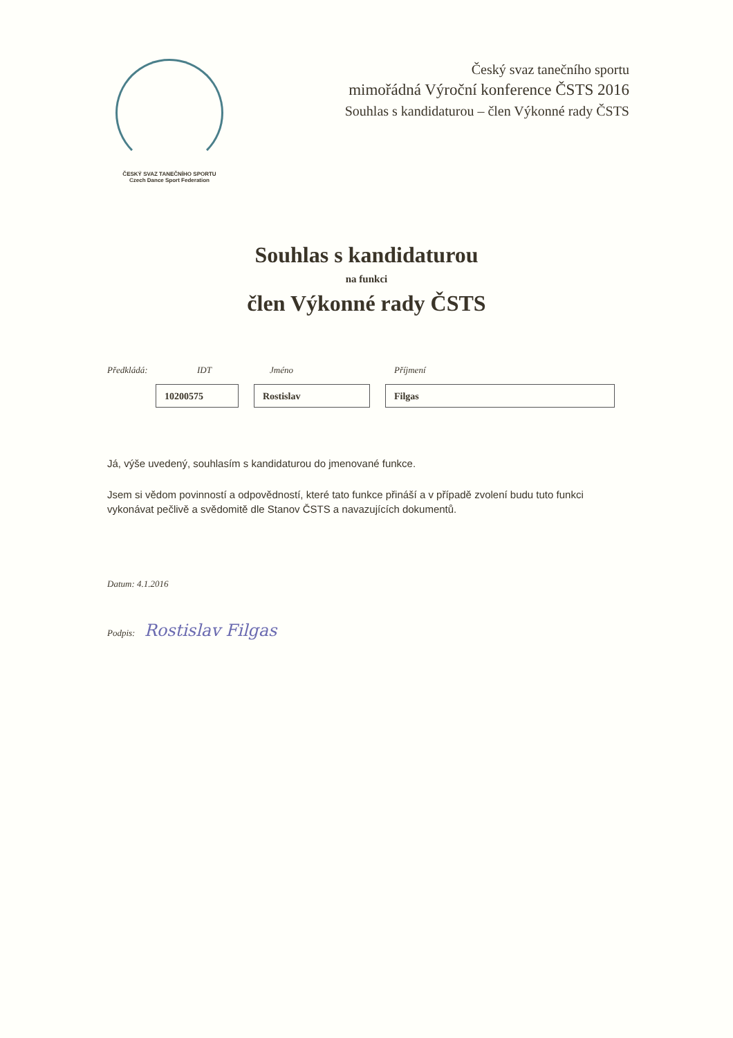ČESKÝ SVAZ TANEČNÍHO SPORTU
Czech Dance Sport Federation
Český svaz tanečního sportu
mimořádná Výroční konference ČSTS 2016
Souhlas s kandidaturou – člen Výkonné rady ČSTS
Souhlas s kandidaturou
na funkci
člen Výkonné rady ČSTS
Předkládá: IDT Jméno Příjmení
10200575 Rostislav Filgas
Já, výše uvedený, souhlasím s kandidaturou do jmenované funkce.
Jsem si vědom povinností a odpovědností, které tato funkce přináší a v případě zvolení budu tuto funkci vykonávat pečlivě a svědomitě dle Stanov ČSTS a navazujících dokumentů.
Datum: 4.1.2016
Podpis: Rostislav Filgas